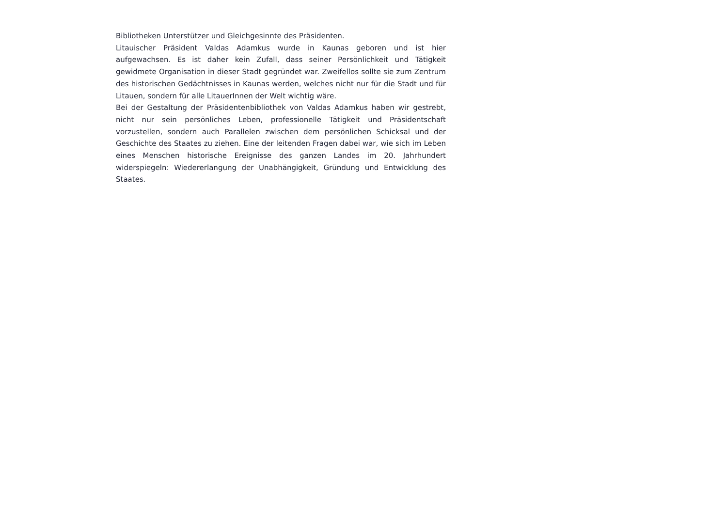Bibliotheken Unterstützer und Gleichgesinnte des Präsidenten.
Litauischer Präsident Valdas Adamkus wurde in Kaunas geboren und ist hier aufgewachsen. Es ist daher kein Zufall, dass seiner Persönlichkeit und Tätigkeit gewidmete Organisation in dieser Stadt gegründet war. Zweifellos sollte sie zum Zentrum des historischen Gedächtnisses in Kaunas werden, welches nicht nur für die Stadt und für Litauen, sondern für alle LitauerInnen der Welt wichtig wäre.
Bei der Gestaltung der Präsidentenbibliothek von Valdas Adamkus haben wir gestrebt, nicht nur sein persönliches Leben, professionelle Tätigkeit und Präsidentschaft vorzustellen, sondern auch Parallelen zwischen dem persönlichen Schicksal und der Geschichte des Staates zu ziehen. Eine der leitenden Fragen dabei war, wie sich im Leben eines Menschen historische Ereignisse des ganzen Landes im 20. Jahrhundert widerspiegeln: Wiedererlangung der Unabhängigkeit, Gründung und Entwicklung des Staates.